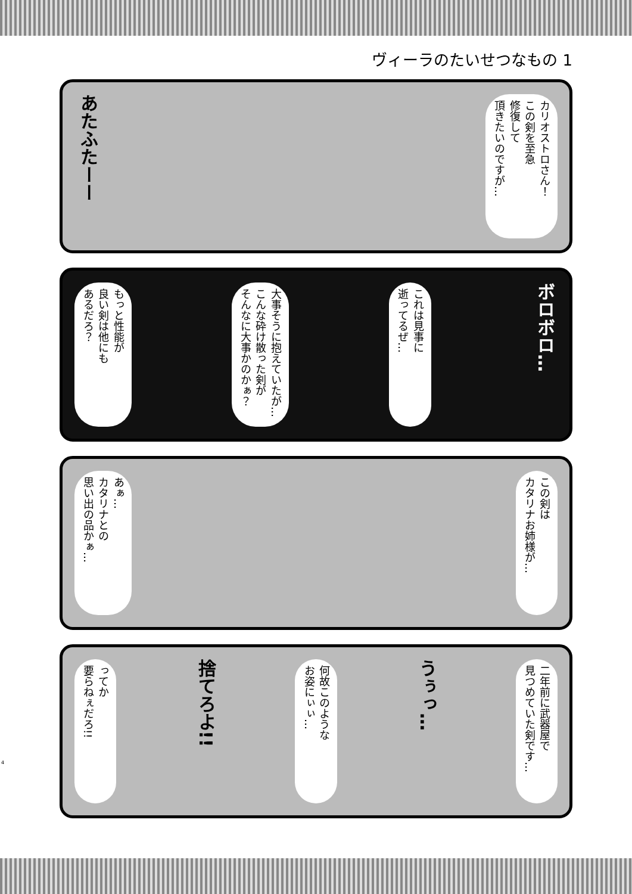ヴィーラのたいせつなもの 1
カリオストロさん！
この剣を至急
修復して
頂きたいのですが…
あたふたーー
ボロボロ…
これは見事に
逝ってるぜ…
大事そうに抱えていたが…
こんな砕け散った剣が
そんなに大事かのかぁ？
もっと性能が
良い剣は他にも
あるだろ？
この剣は
カタリナお姉様が…
あぁ…
カタリナとの
思い出の品かぁ…
二年前に武器屋で
見つめていた剣です…
うぅっ…
何故このような
お姿にぃぃ…
捨てろよ!!
ってか
要らねぇだろ!!
4